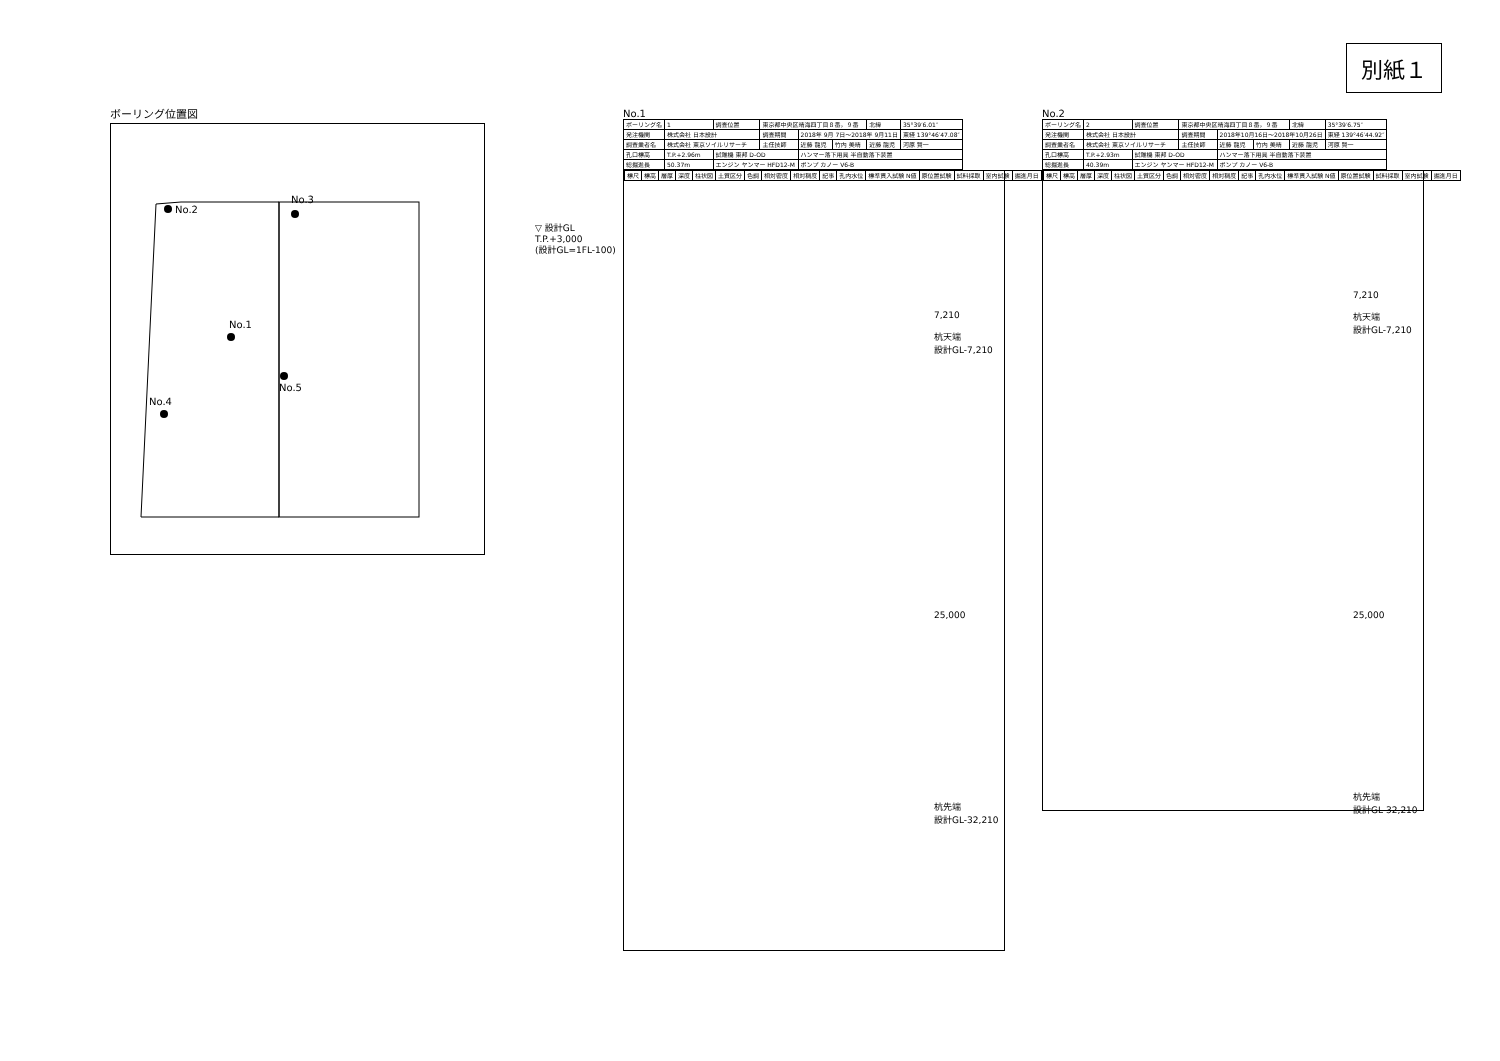別紙１
ボーリング位置図
No.2
No.3
No.1
No.5
No.4
▽ 設計GL
T.P.+3,000
(設計GL=1FL-100)
No.1
| ボーリング名 | 1 | 調査位置 | 東京都中央区晴海四丁目８番，９番 | | | 北緯 | 35°39′6.01″ |
| 発注機関 | 株式会社 日本設計 | | 調査期間 | 2018年 9月 7日～2018年 9月11日 | | | 東経 139°46′47.08″ |
| 調査業者名 | 株式会社 東京ソイルリサーチ | | 主任技師 | 近藤 龍児 | 竹内 美晴 | 近藤 龍児 | 河原 賢一 |
| 孔口標高 | T.P.+2.96m | 試錐機 東邦 D-OD | | ハンマー落下用具 半自動落下装置 | | | |
| 総掘進長 | 50.37m | エンジン ヤンマー HFD12-M | | ポンプ カノー V6-B | | | |
| 標尺 | 標高 | 層厚 | 深度 | 柱状図 | 土質区分 | 色調 | 相対密度 | 相対稠度 | 記事 | 孔内水位 | 標準貫入試験 N値 | 原位置試験 | 試料採取 | 室内試験 | 掘進月日 |
| --- | --- | --- | --- | --- | --- | --- | --- | --- | --- | --- | --- | --- | --- | --- | --- |
7,210
杭天端
設計GL-7,210
25,000
杭先端
設計GL-32,210
No.2
| ボーリング名 | 2 | 調査位置 | 東京都中央区晴海四丁目８番，９番 | | | 北緯 | 35°39′6.75″ |
| 発注機関 | 株式会社 日本設計 | | 調査期間 | 2018年10月16日～2018年10月26日 | | | 東経 139°46′44.92″ |
| 調査業者名 | 株式会社 東京ソイルリサーチ | | 主任技師 | 近藤 龍児 | 竹内 美晴 | 近藤 龍児 | 河原 賢一 |
| 孔口標高 | T.P.+2.93m | 試錐機 東邦 D-OD | | ハンマー落下用具 半自動落下装置 | | | |
| 総掘進長 | 40.39m | エンジン ヤンマー HFD12-M | | ポンプ カノー V6-B | | | |
| 標尺 | 標高 | 層厚 | 深度 | 柱状図 | 土質区分 | 色調 | 相対密度 | 相対稠度 | 記事 | 孔内水位 | 標準貫入試験 N値 | 原位置試験 | 試料採取 | 室内試験 | 掘進月日 |
| --- | --- | --- | --- | --- | --- | --- | --- | --- | --- | --- | --- | --- | --- | --- | --- |
7,210
杭天端
設計GL-7,210
25,000
杭先端
設計GL-32,210